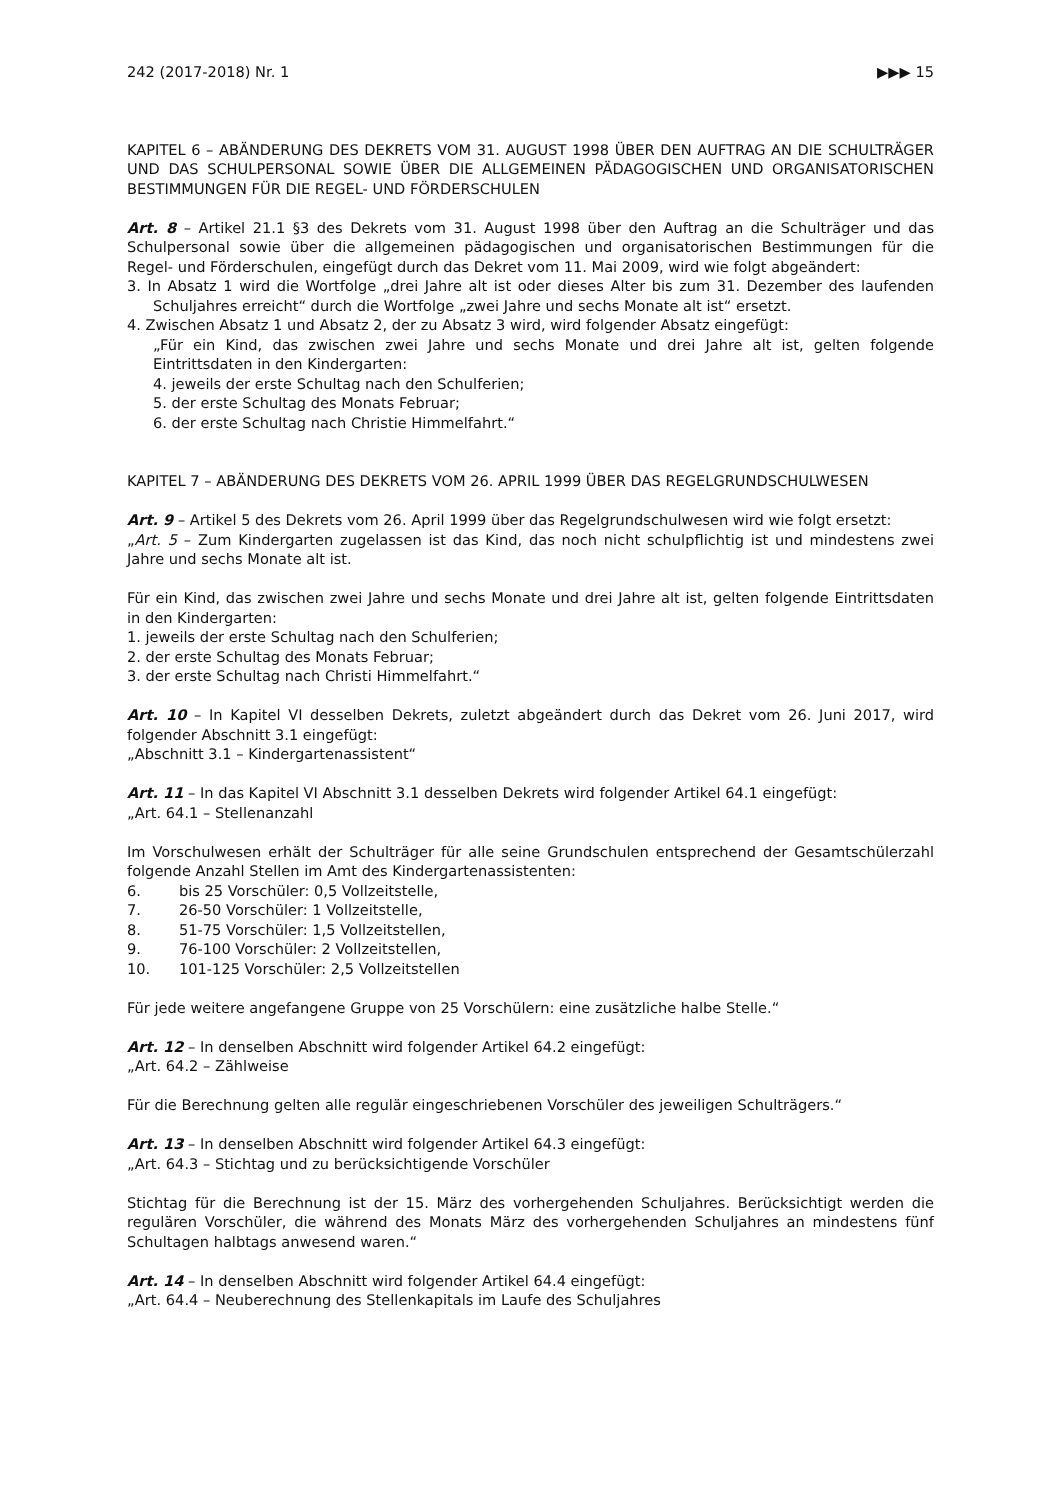242 (2017-2018) Nr. 1 ▶▶▶ 15
KAPITEL 6 – ABÄNDERUNG DES DEKRETS VOM 31. AUGUST 1998 ÜBER DEN AUFTRAG AN DIE SCHULTRÄGER UND DAS SCHULPERSONAL SOWIE ÜBER DIE ALLGEMEINEN PÄDAGOGISCHEN UND ORGANISATORISCHEN BESTIMMUNGEN FÜR DIE REGEL- UND FÖRDERSCHULEN
Art. 8 – Artikel 21.1 §3 des Dekrets vom 31. August 1998 über den Auftrag an die Schulträger und das Schulpersonal sowie über die allgemeinen pädagogischen und organisatorischen Bestimmungen für die Regel- und Förderschulen, eingefügt durch das Dekret vom 11. Mai 2009, wird wie folgt abgeändert:
3. In Absatz 1 wird die Wortfolge „drei Jahre alt ist oder dieses Alter bis zum 31. Dezember des laufenden Schuljahres erreicht“ durch die Wortfolge „zwei Jahre und sechs Monate alt ist“ ersetzt.
4. Zwischen Absatz 1 und Absatz 2, der zu Absatz 3 wird, wird folgender Absatz eingefügt:
„Für ein Kind, das zwischen zwei Jahre und sechs Monate und drei Jahre alt ist, gelten folgende Eintrittsdaten in den Kindergarten:
4. jeweils der erste Schultag nach den Schulferien;
5. der erste Schultag des Monats Februar;
6. der erste Schultag nach Christie Himmelfahrt.“
KAPITEL 7 – ABÄNDERUNG DES DEKRETS VOM 26. APRIL 1999 ÜBER DAS REGELGRUNDSCHULWESEN
Art. 9 – Artikel 5 des Dekrets vom 26. April 1999 über das Regelgrundschulwesen wird wie folgt ersetzt:
„Art. 5 – Zum Kindergarten zugelassen ist das Kind, das noch nicht schulpflichtig ist und mindestens zwei Jahre und sechs Monate alt ist.
Für ein Kind, das zwischen zwei Jahre und sechs Monate und drei Jahre alt ist, gelten folgende Eintrittsdaten in den Kindergarten:
1. jeweils der erste Schultag nach den Schulferien;
2. der erste Schultag des Monats Februar;
3. der erste Schultag nach Christi Himmelfahrt.“
Art. 10 – In Kapitel VI desselben Dekrets, zuletzt abgeändert durch das Dekret vom 26. Juni 2017, wird folgender Abschnitt 3.1 eingefügt:
„Abschnitt 3.1 – Kindergartenassistent“
Art. 11 – In das Kapitel VI Abschnitt 3.1 desselben Dekrets wird folgender Artikel 64.1 eingefügt:
„Art. 64.1 – Stellenanzahl
Im Vorschulwesen erhält der Schulträger für alle seine Grundschulen entsprechend der Gesamtschülerzahl folgende Anzahl Stellen im Amt des Kindergartenassistenten:
6. bis 25 Vorschüler: 0,5 Vollzeitstelle,
7. 26-50 Vorschüler: 1 Vollzeitstelle,
8. 51-75 Vorschüler: 1,5 Vollzeitstellen,
9. 76-100 Vorschüler: 2 Vollzeitstellen,
10. 101-125 Vorschüler: 2,5 Vollzeitstellen
Für jede weitere angefangene Gruppe von 25 Vorschülern: eine zusätzliche halbe Stelle.“
Art. 12 – In denselben Abschnitt wird folgender Artikel 64.2 eingefügt:
„Art. 64.2 – Zählweise
Für die Berechnung gelten alle regulär eingeschriebenen Vorschüler des jeweiligen Schulträgers.“
Art. 13 – In denselben Abschnitt wird folgender Artikel 64.3 eingefügt:
„Art. 64.3 – Stichtag und zu berücksichtigende Vorschüler
Stichtag für die Berechnung ist der 15. März des vorhergehenden Schuljahres. Berücksichtigt werden die regulären Vorschüler, die während des Monats März des vorhergehenden Schuljahres an mindestens fünf Schultagen halbtags anwesend waren.“
Art. 14 – In denselben Abschnitt wird folgender Artikel 64.4 eingefügt:
„Art. 64.4 – Neuberechnung des Stellenkapitals im Laufe des Schuljahres